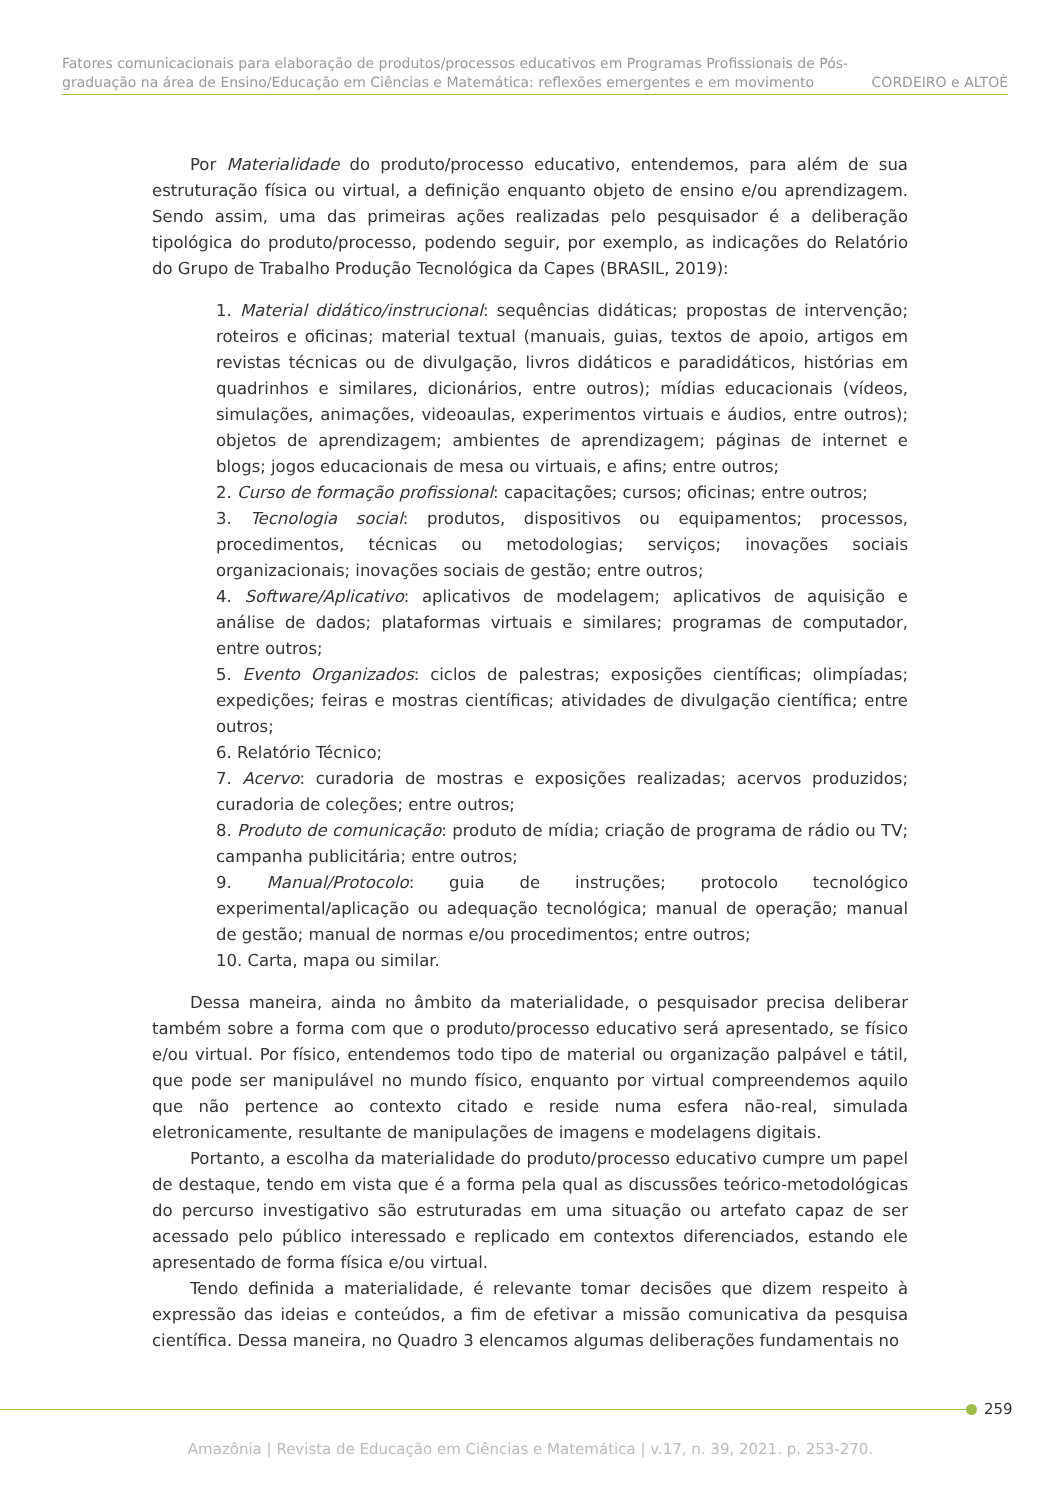Fatores comunicacionais para elaboração de produtos/processos educativos em Programas Profissionais de Pós-
graduação na área de Ensino/Educação em Ciências e Matemática: reflexões emergentes e em movimento CORDEIRO e ALTOÈ
Por Materialidade do produto/processo educativo, entendemos, para além de sua estruturação física ou virtual, a definição enquanto objeto de ensino e/ou aprendizagem. Sendo assim, uma das primeiras ações realizadas pelo pesquisador é a deliberação tipológica do produto/processo, podendo seguir, por exemplo, as indicações do Relatório do Grupo de Trabalho Produção Tecnológica da Capes (BRASIL, 2019):
1. Material didático/instrucional: sequências didáticas; propostas de intervenção; roteiros e oficinas; material textual (manuais, guias, textos de apoio, artigos em revistas técnicas ou de divulgação, livros didáticos e paradidáticos, histórias em quadrinhos e similares, dicionários, entre outros); mídias educacionais (vídeos, simulações, animações, videoaulas, experimentos virtuais e áudios, entre outros); objetos de aprendizagem; ambientes de aprendizagem; páginas de internet e blogs; jogos educacionais de mesa ou virtuais, e afins; entre outros;
2. Curso de formação profissional: capacitações; cursos; oficinas; entre outros;
3. Tecnologia social: produtos, dispositivos ou equipamentos; processos, procedimentos, técnicas ou metodologias; serviços; inovações sociais organizacionais; inovações sociais de gestão; entre outros;
4. Software/Aplicativo: aplicativos de modelagem; aplicativos de aquisição e análise de dados; plataformas virtuais e similares; programas de computador, entre outros;
5. Evento Organizados: ciclos de palestras; exposições científicas; olimpíadas; expedições; feiras e mostras científicas; atividades de divulgação científica; entre outros;
6. Relatório Técnico;
7. Acervo: curadoria de mostras e exposições realizadas; acervos produzidos; curadoria de coleções; entre outros;
8. Produto de comunicação: produto de mídia; criação de programa de rádio ou TV; campanha publicitária; entre outros;
9. Manual/Protocolo: guia de instruções; protocolo tecnológico experimental/aplicação ou adequação tecnológica; manual de operação; manual de gestão; manual de normas e/ou procedimentos; entre outros;
10. Carta, mapa ou similar.
Dessa maneira, ainda no âmbito da materialidade, o pesquisador precisa deliberar também sobre a forma com que o produto/processo educativo será apresentado, se físico e/ou virtual. Por físico, entendemos todo tipo de material ou organização palpável e tátil, que pode ser manipulável no mundo físico, enquanto por virtual compreendemos aquilo que não pertence ao contexto citado e reside numa esfera não-real, simulada eletronicamente, resultante de manipulações de imagens e modelagens digitais.
Portanto, a escolha da materialidade do produto/processo educativo cumpre um papel de destaque, tendo em vista que é a forma pela qual as discussões teórico-metodológicas do percurso investigativo são estruturadas em uma situação ou artefato capaz de ser acessado pelo público interessado e replicado em contextos diferenciados, estando ele apresentado de forma física e/ou virtual.
Tendo definida a materialidade, é relevante tomar decisões que dizem respeito à expressão das ideias e conteúdos, a fim de efetivar a missão comunicativa da pesquisa científica. Dessa maneira, no Quadro 3 elencamos algumas deliberações fundamentais no
259
Amazônia | Revista de Educação em Ciências e Matemática | v.17, n. 39, 2021. p. 253-270.